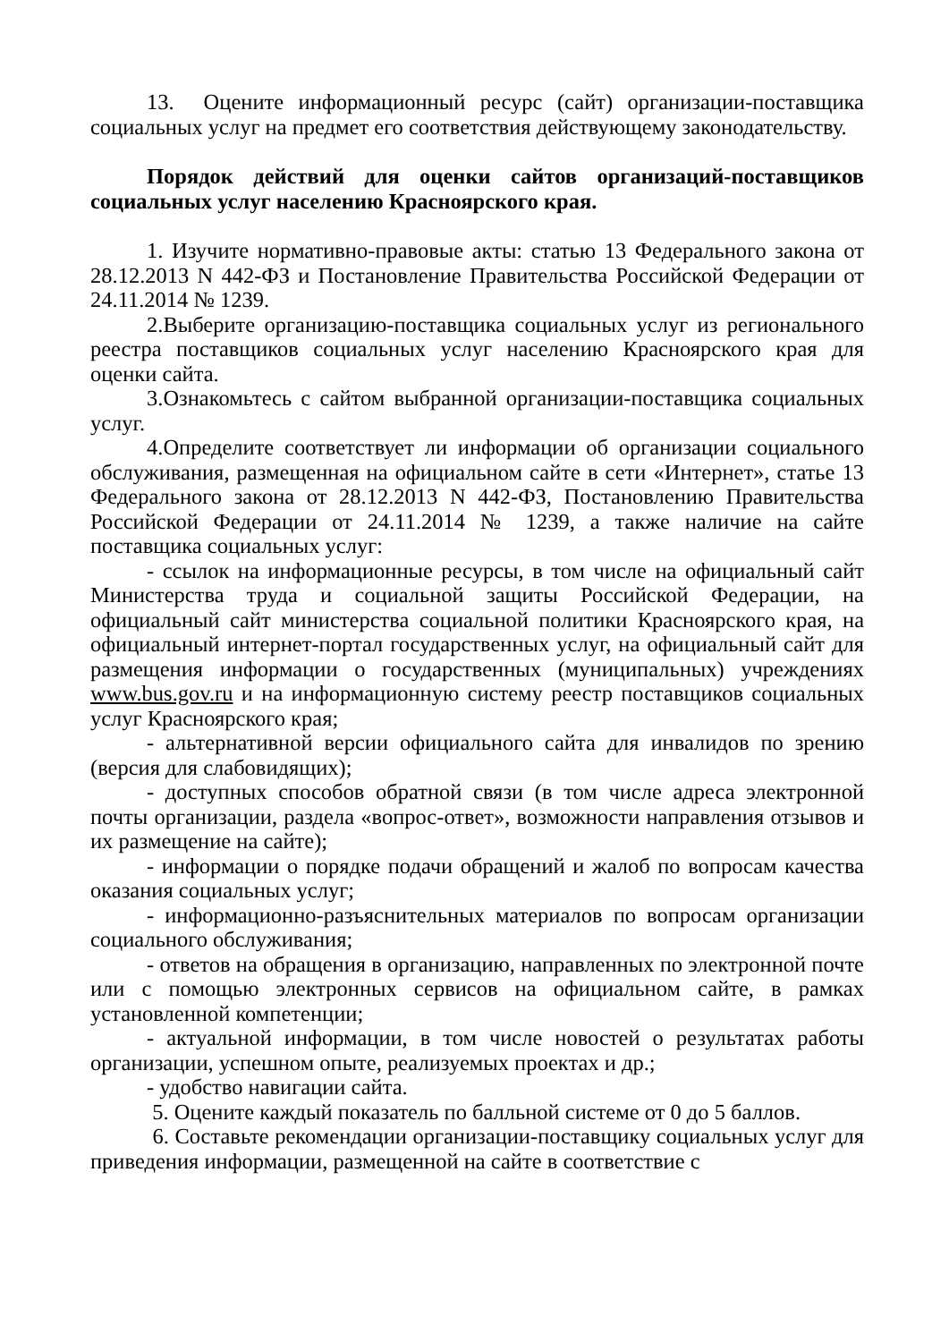13. Оцените информационный ресурс (сайт) организации-поставщика социальных услуг на предмет его соответствия действующему законодательству.
Порядок действий для оценки сайтов организаций-поставщиков социальных услуг населению Красноярского края.
1. Изучите нормативно-правовые акты: статью 13 Федерального закона от 28.12.2013 N 442-ФЗ и Постановление Правительства Российской Федерации от 24.11.2014 № 1239.
2.Выберите организацию-поставщика социальных услуг из регионального реестра поставщиков социальных услуг населению Красноярского края для оценки сайта.
3.Ознакомьтесь с сайтом выбранной организации-поставщика социальных услуг.
4.Определите соответствует ли информации об организации социального обслуживания, размещенная на официальном сайте в сети «Интернет», статье 13 Федерального закона от 28.12.2013 N 442-ФЗ, Постановлению Правительства Российской Федерации от 24.11.2014 № 1239, а также наличие на сайте поставщика социальных услуг:
- ссылок на информационные ресурсы, в том числе на официальный сайт Министерства труда и социальной защиты Российской Федерации, на официальный сайт министерства социальной политики Красноярского края, на официальный интернет-портал государственных услуг, на официальный сайт для размещения информации о государственных (муниципальных) учреждениях www.bus.gov.ru и на информационную систему реестр поставщиков социальных услуг Красноярского края;
- альтернативной версии официального сайта для инвалидов по зрению (версия для слабовидящих);
- доступных способов обратной связи (в том числе адреса электронной почты организации, раздела «вопрос-ответ», возможности направления отзывов и их размещение на сайте);
- информации о порядке подачи обращений и жалоб по вопросам качества оказания социальных услуг;
- информационно-разъяснительных материалов по вопросам организации социального обслуживания;
- ответов на обращения в организацию, направленных по электронной почте или с помощью электронных сервисов на официальном сайте, в рамках установленной компетенции;
- актуальной информации, в том числе новостей о результатах работы организации, успешном опыте, реализуемых проектах и др.;
- удобство навигации сайта.
5. Оцените каждый показатель по балльной системе от 0 до 5 баллов.
6. Составьте рекомендации организации-поставщику социальных услуг для приведения информации, размещенной на сайте в соответствие с